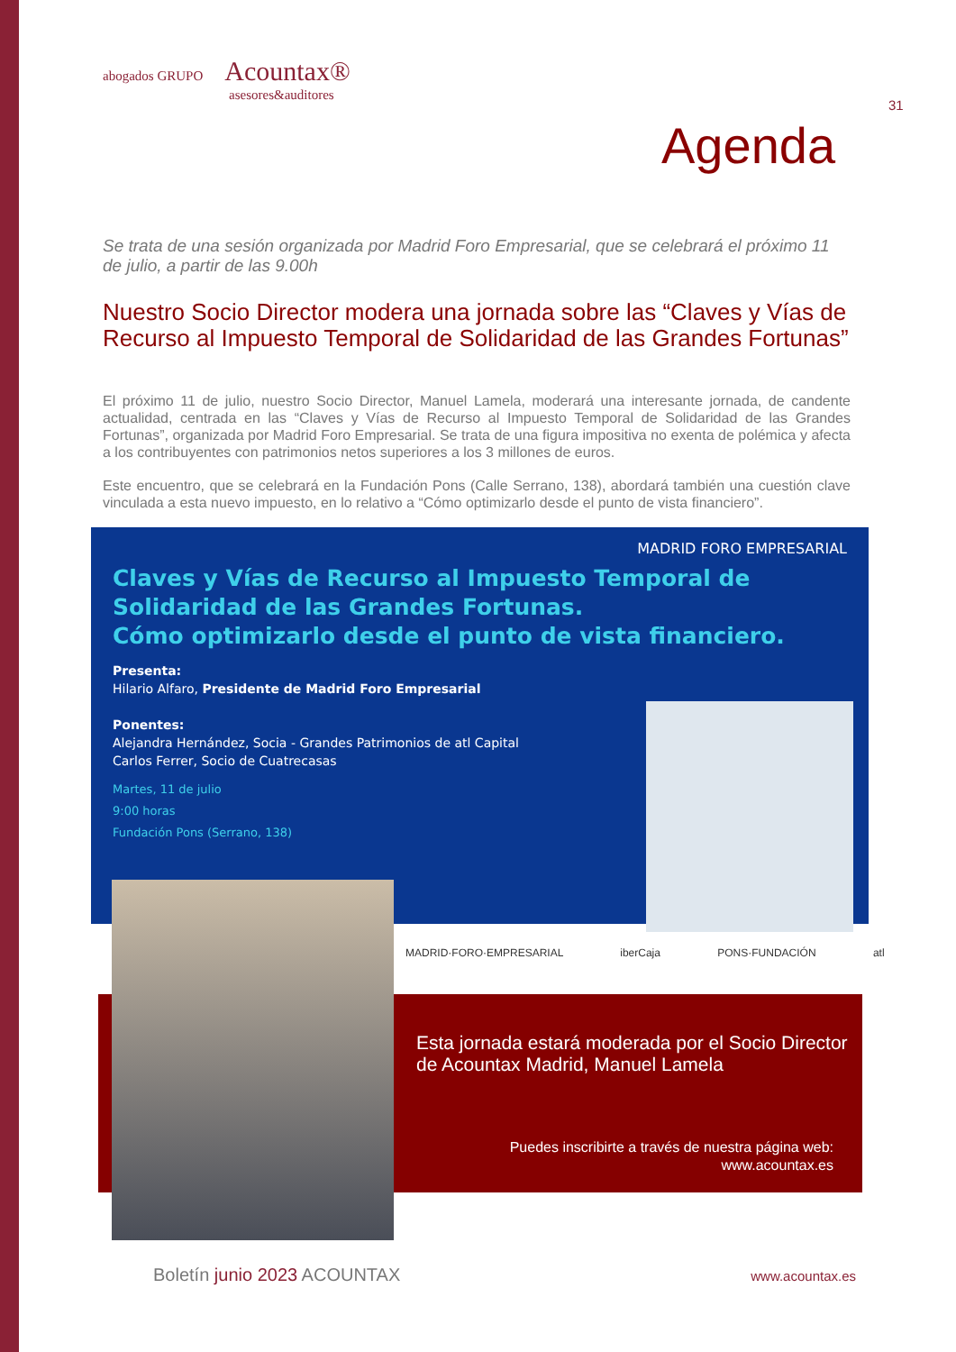31
abogados GRUPO Acountax®
asesores&auditores
Agenda
Se trata de una sesión organizada por Madrid Foro Empresarial, que se celebrará el próximo 11 de julio, a partir de las 9.00h
Nuestro Socio Director modera una jornada sobre las “Claves y Vías de Recurso al Impuesto Temporal de Solidaridad de las Grandes Fortunas”
El próximo 11 de julio, nuestro Socio Director, Manuel Lamela, moderará una interesante jornada, de candente actualidad, centrada en las “Claves y Vías de Recurso al Impuesto Temporal de Solidaridad de las Grandes Fortunas”, organizada por Madrid Foro Empresarial. Se trata de una figura impositiva no exenta de polémica y afecta a los contribuyentes con patrimonios netos superiores a los 3 millones de euros.
Este encuentro, que se celebrará en la Fundación Pons (Calle Serrano, 138), abordará también una cuestión clave vinculada a esta nuevo impuesto, en lo relativo a “Cómo optimizarlo desde el punto de vista financiero”.
MADRID FORO EMPRESARIAL
Claves y Vías de Recurso al Impuesto Temporal de Solidaridad de las Grandes Fortunas.
Cómo optimizarlo desde el punto de vista financiero.
Presenta:
Hilario Alfaro, Presidente de Madrid Foro Empresarial
Ponentes:
Alejandra Hernández, Socia - Grandes Patrimonios de atl Capital
Carlos Ferrer, Socio de Cuatrecasas
Martes, 11 de julio
9:00 horas
Fundación Pons (Serrano, 138)
MADRID·FORO·EMPRESARIAL iberCaja PONS·FUNDACIÓN atl
Esta jornada estará moderada por el Socio Director de Acountax Madrid, Manuel Lamela
Puedes inscribirte a través de nuestra página web:
www.acountax.es
Boletín junio 2023 ACOUNTAX www.acountax.es